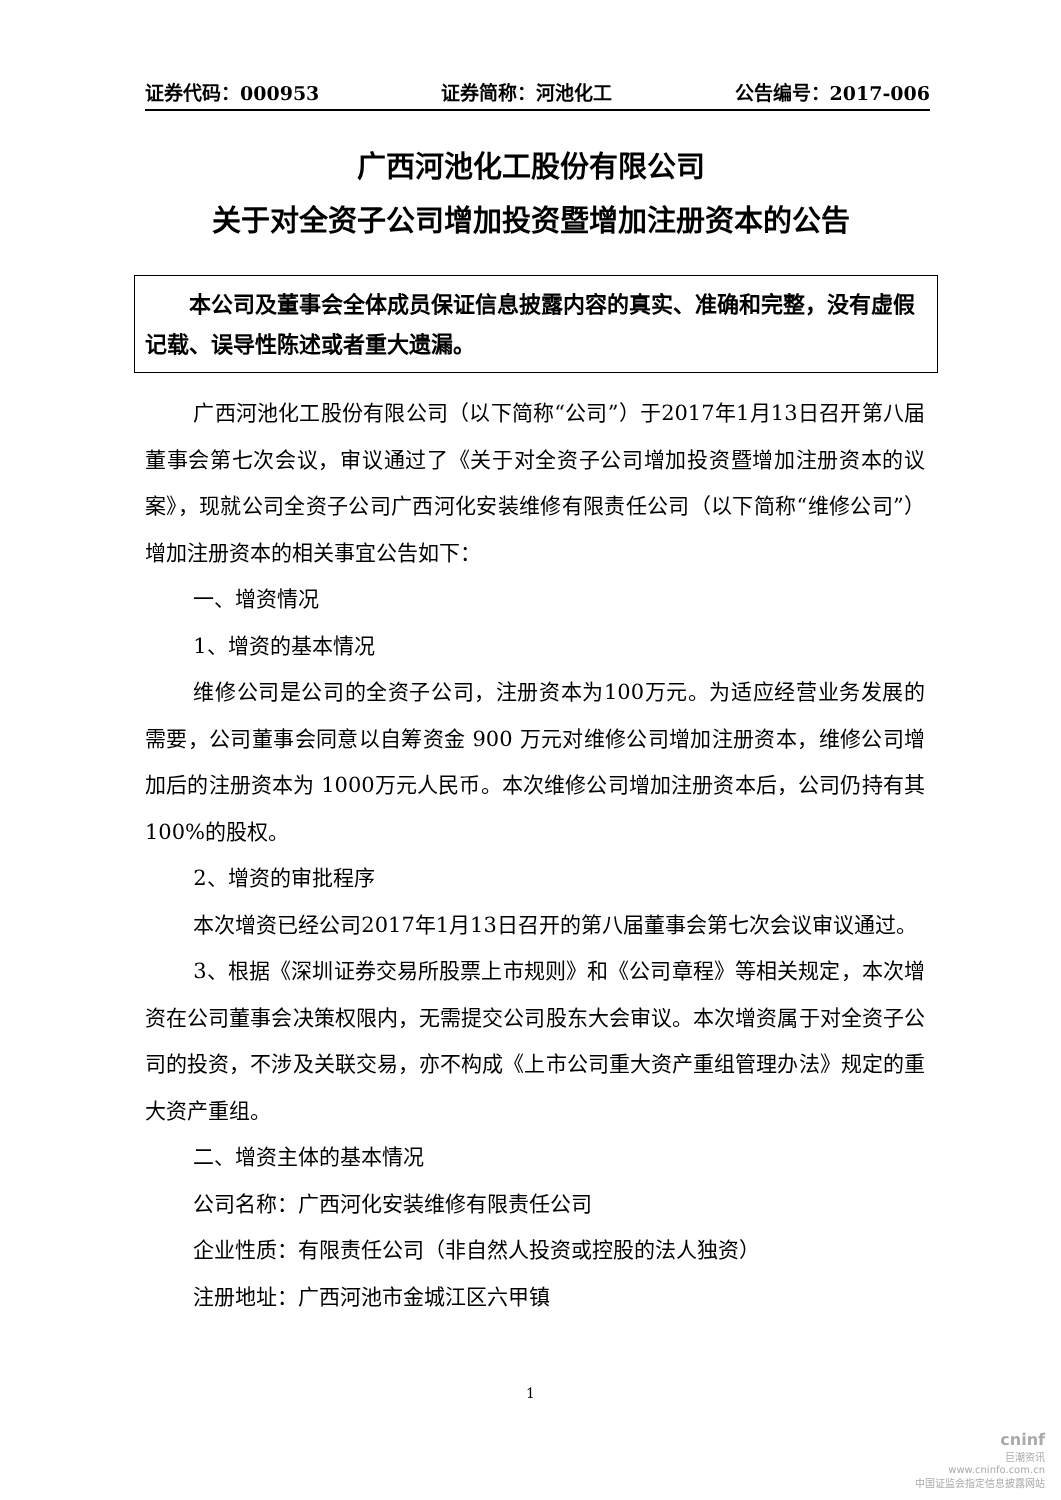证券代码：000953 证券简称：河池化工 公告编号：2017-006
广西河池化工股份有限公司
关于对全资子公司增加投资暨增加注册资本的公告
本公司及董事会全体成员保证信息披露内容的真实、准确和完整，没有虚假记载、误导性陈述或者重大遗漏。
广西河池化工股份有限公司（以下简称“公司”）于2017年1月13日召开第八届董事会第七次会议，审议通过了《关于对全资子公司增加投资暨增加注册资本的议案》，现就公司全资子公司广西河化安装维修有限责任公司（以下简称“维修公司”）增加注册资本的相关事宜公告如下：
一、增资情况
1、增资的基本情况
维修公司是公司的全资子公司，注册资本为100万元。为适应经营业务发展的需要，公司董事会同意以自筹资金 900 万元对维修公司增加注册资本，维修公司增加后的注册资本为 1000万元人民币。本次维修公司增加注册资本后，公司仍持有其100%的股权。
2、增资的审批程序
本次增资已经公司2017年1月13日召开的第八届董事会第七次会议审议通过。
3、根据《深圳证券交易所股票上市规则》和《公司章程》等相关规定，本次增资在公司董事会决策权限内，无需提交公司股东大会审议。本次增资属于对全资子公司的投资，不涉及关联交易，亦不构成《上市公司重大资产重组管理办法》规定的重大资产重组。
二、增资主体的基本情况
公司名称：广西河化安装维修有限责任公司
企业性质：有限责任公司（非自然人投资或控股的法人独资）
注册地址：广西河池市金城江区六甲镇
1
cninf
巨潮资讯
www.cninfo.com.cn
中国证监会指定信息披露网站